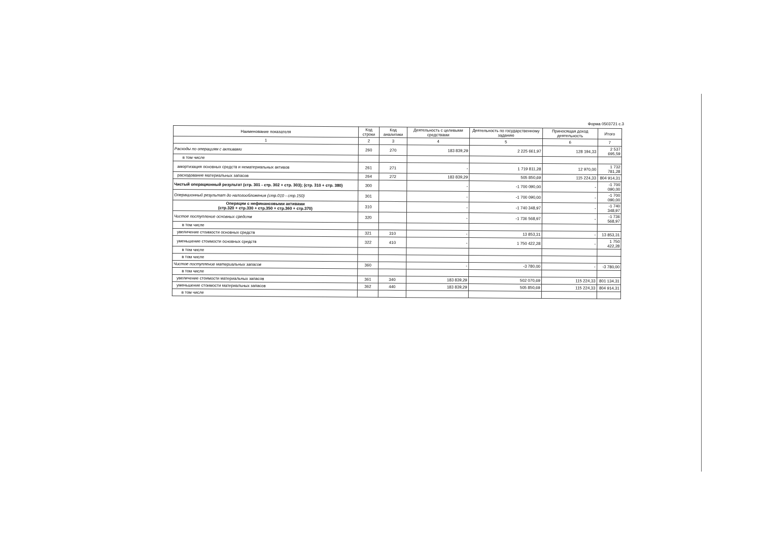Форма 0503721 с.3
| Наименование показателя | Код строки | Код аналитики | Деятельность с целевыми средствами | Деятельность по государственному заданию | Приносящая доход деятельность | Итого |
| --- | --- | --- | --- | --- | --- | --- |
| 1 | 2 | 3 | 4 | 5 | 6 | 7 |
| Расходы по операциям с активами | 260 | 270 | 183 839,29 | 2 225 661,97 | 128 194,33 | 2 537 695,59 |
| в том числе | | | | | | |
| амортизация основных средств и нематериальных активов | 261 | 271 | - | 1 719 811,28 | 12 970,00 | 1 732 781,28 |
| расходование материальных запасов | 264 | 272 | 183 839,29 | 505 850,69 | 115 224,33 | 804 914,31 |
| Чистый операционный результат (стр. 301 - стр. 302 + стр. 303); (стр. 310 + стр. 380) | 300 | | - | -1 700 090,00 | - | -1 700 090,00 |
| Операционный результат до налогообложения (стр.010 - стр.150) | 301 | | - | -1 700 090,00 | - | -1 700 090,00 |
| Операции с нефинансовыми активами (стр.320 + стр.330 + стр.350 + стр.360 + стр.370) | 310 | | - | -1 740 348,97 | - | -1 740 348,97 |
| Чистое поступление основных средств | 320 | | - | -1 736 568,97 | - | -1 736 568,97 |
| в том числе | | | | | | |
| увеличение стоимости основных средств | 321 | 310 | - | 13 853,31 | - | 13 853,31 |
| уменьшение стоимости основных средств | 322 | 410 | - | 1 750 422,28 | - | 1 750 422,28 |
| в том числе | | | | | | |
| в том числе | | | | | | |
| Чистое поступление материальных запасов | 360 | | - | -3 780,00 | - | -3 780,00 |
| в том числе | | | | | | |
| увеличение стоимости материальных запасов | 361 | 340 | 183 839,29 | 502 070,69 | 115 224,33 | 801 134,31 |
| уменьшение стоимости материальных запасов | 362 | 440 | 183 839,29 | 505 850,69 | 115 224,33 | 804 914,31 |
| в том числе | | | | | | |